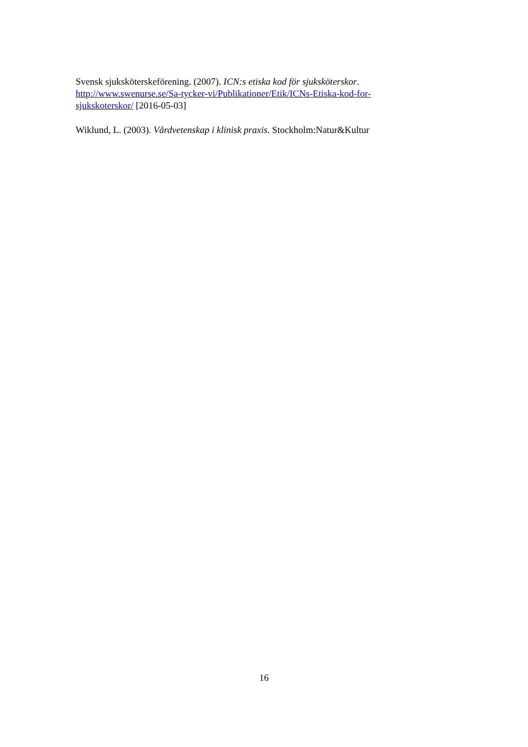Svensk sjuksköterskeförening. (2007). ICN:s etiska kod för sjuksköterskor.
http://www.swenurse.se/Sa-tycker-vi/Publikationer/Etik/ICNs-Etiska-kod-for-sjukskoterskor/ [2016-05-03]
Wiklund, L. (2003). Vårdvetenskap i klinisk praxis. Stockholm:Natur&Kultur
16